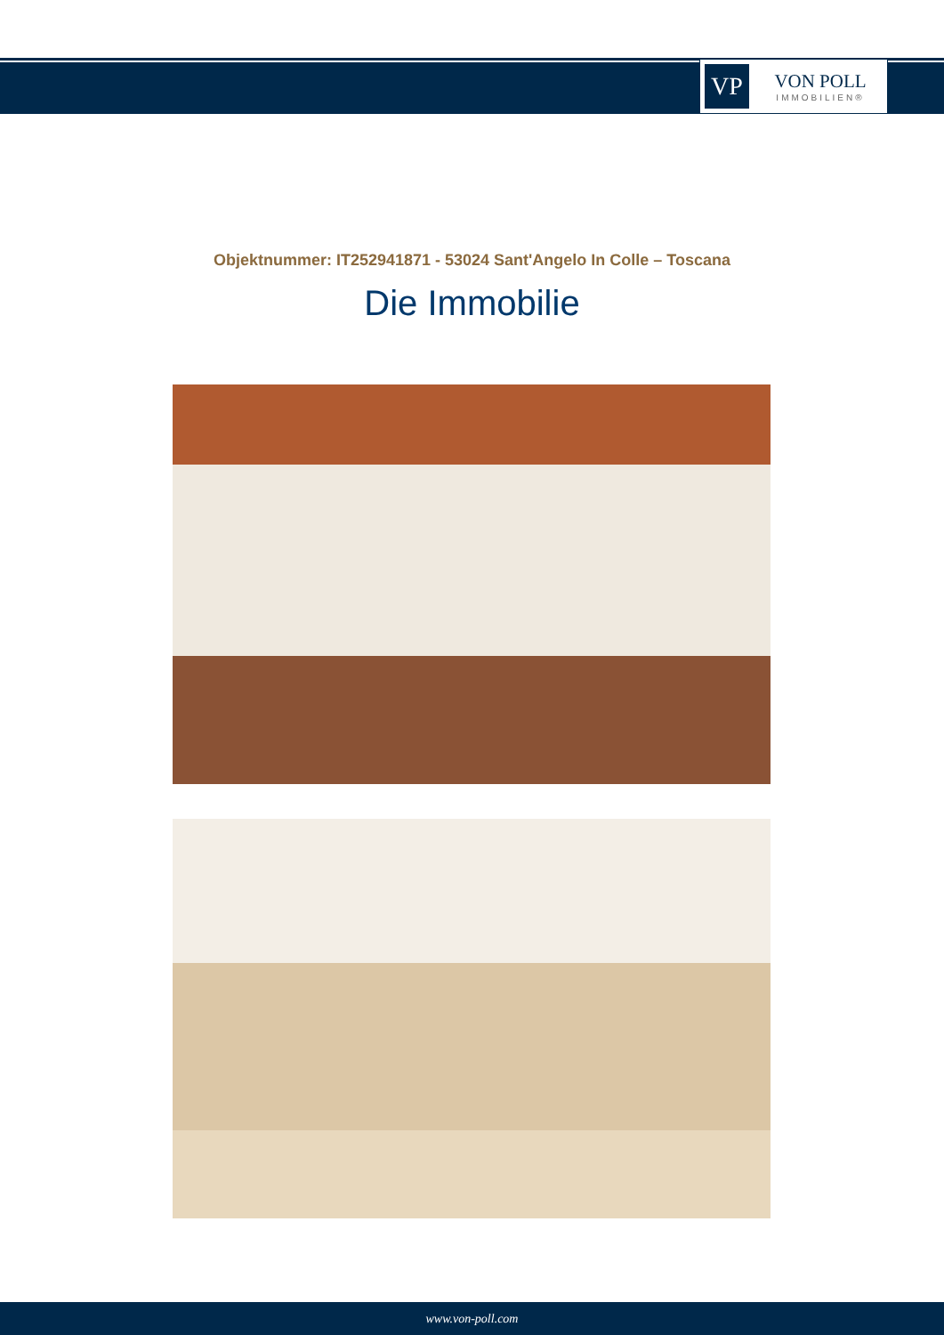VP
VON POLL
IMMOBILIEN®
Objektnummer: IT252941871 - 53024 Sant'Angelo In Colle – Toscana
Die Immobilie
www.von-poll.com